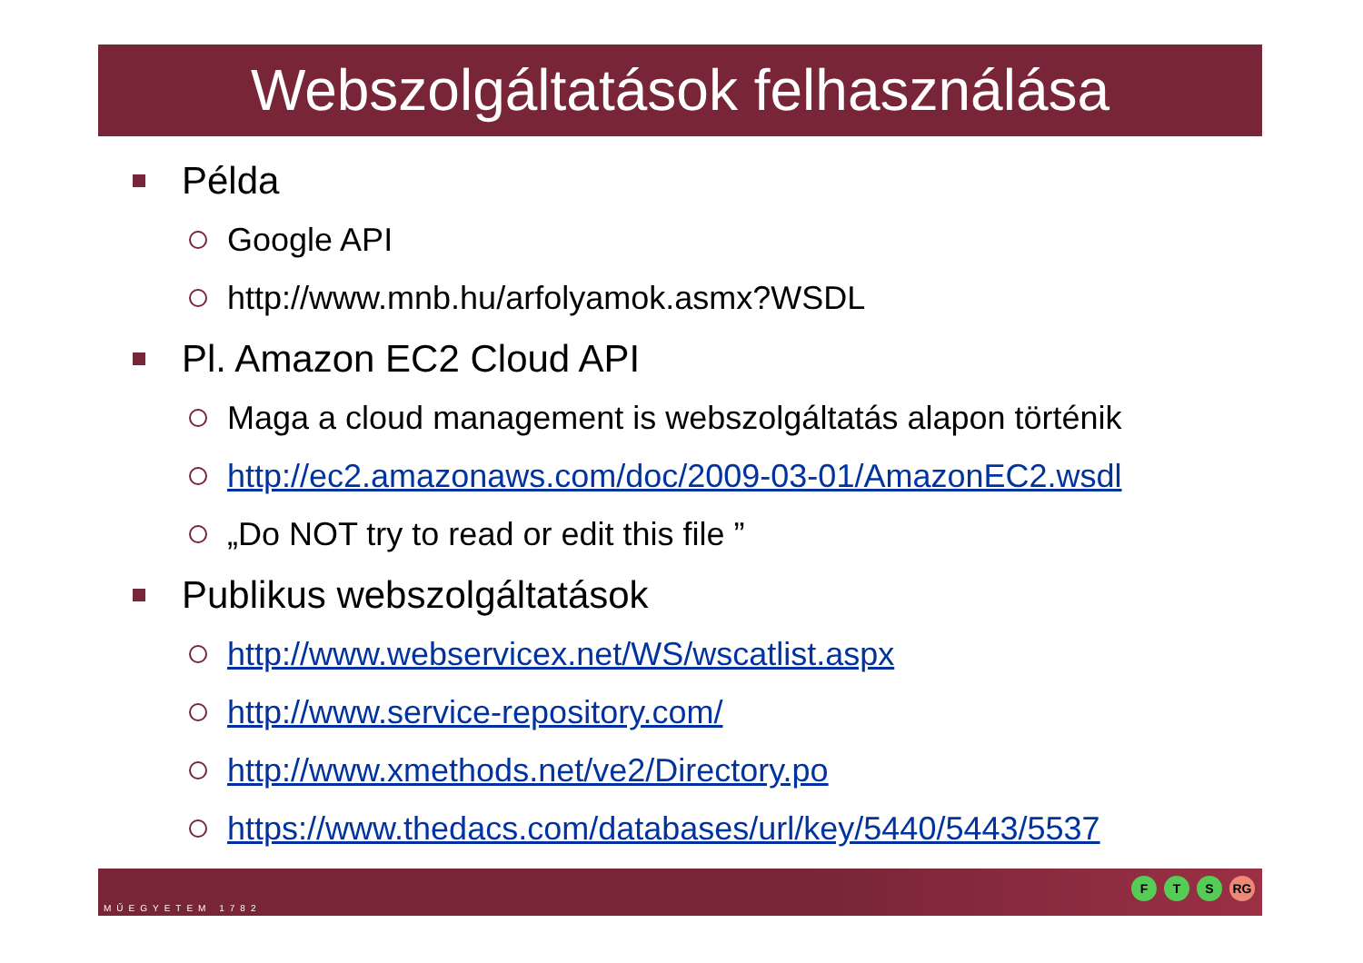Webszolgáltatások felhasználása
Példa
Google API
http://www.mnb.hu/arfolyamok.asmx?WSDL
Pl. Amazon EC2 Cloud API
Maga a cloud management is webszolgáltatás alapon történik
http://ec2.amazonaws.com/doc/2009-03-01/AmazonEC2.wsdl
„Do NOT try to read or edit this file ”
Publikus webszolgáltatások
http://www.webservicex.net/WS/wscatlist.aspx
http://www.service-repository.com/
http://www.xmethods.net/ve2/Directory.po
https://www.thedacs.com/databases/url/key/5440/5443/5537
MŰEGYETEM 1782
F T S RG